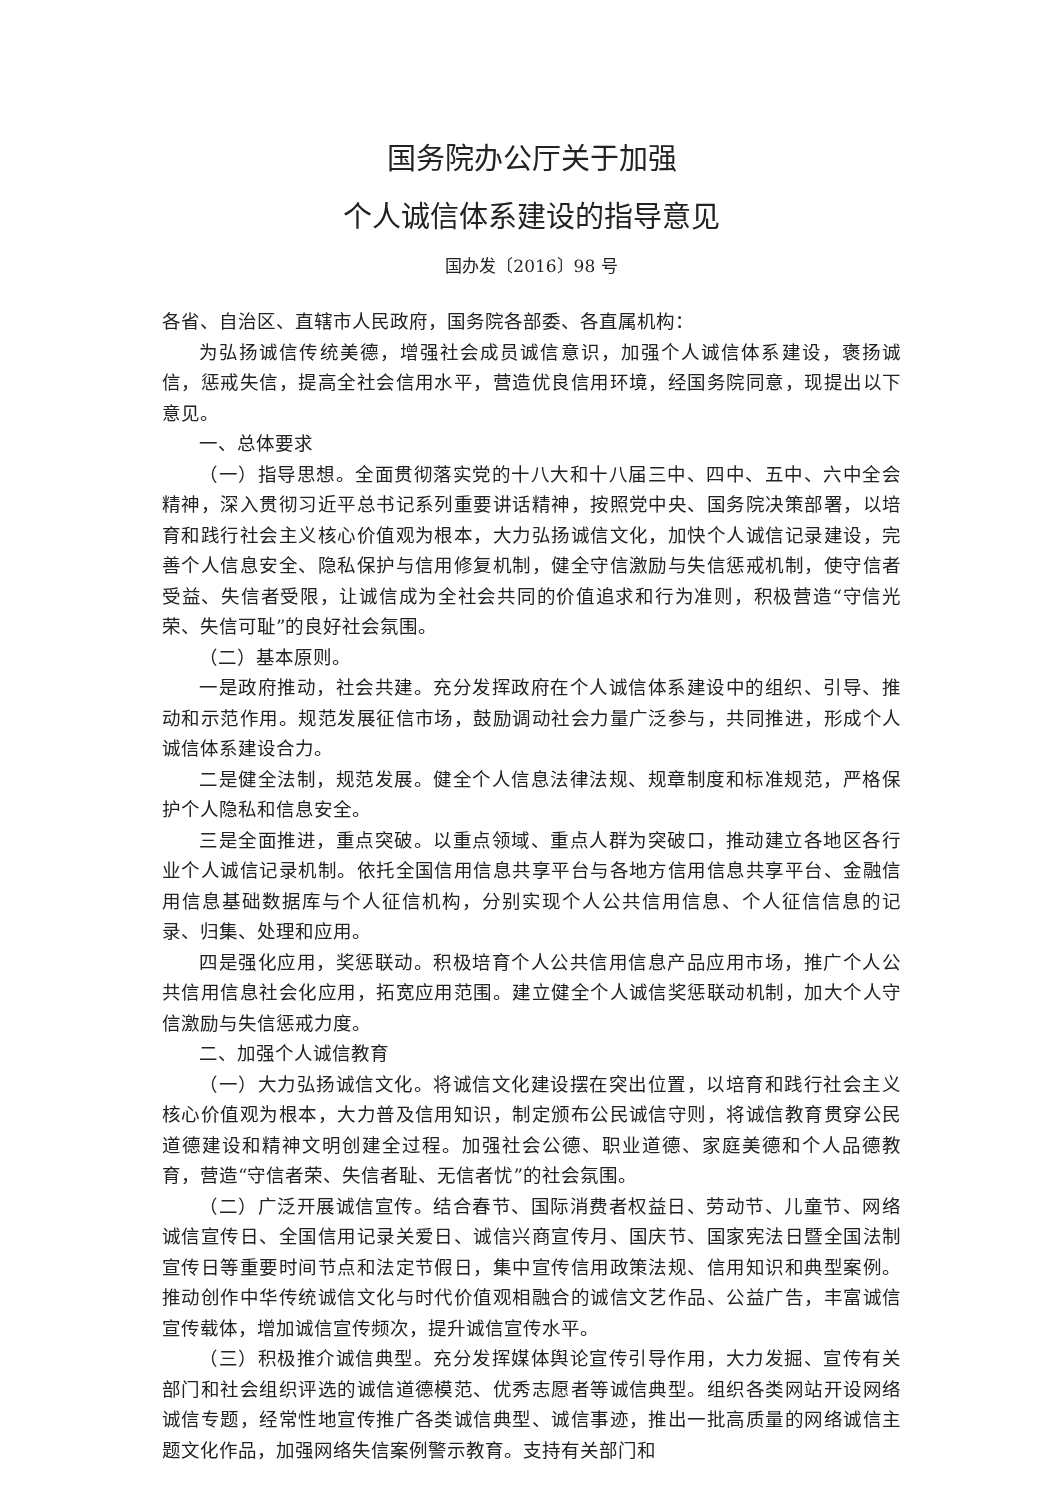国务院办公厅关于加强
个人诚信体系建设的指导意见
国办发〔2016〕98 号
各省、自治区、直辖市人民政府，国务院各部委、各直属机构：
为弘扬诚信传统美德，增强社会成员诚信意识，加强个人诚信体系建设，褒扬诚信，惩戒失信，提高全社会信用水平，营造优良信用环境，经国务院同意，现提出以下意见。
一、总体要求
（一）指导思想。全面贯彻落实党的十八大和十八届三中、四中、五中、六中全会精神，深入贯彻习近平总书记系列重要讲话精神，按照党中央、国务院决策部署，以培育和践行社会主义核心价值观为根本，大力弘扬诚信文化，加快个人诚信记录建设，完善个人信息安全、隐私保护与信用修复机制，健全守信激励与失信惩戒机制，使守信者受益、失信者受限，让诚信成为全社会共同的价值追求和行为准则，积极营造“守信光荣、失信可耻”的良好社会氛围。
（二）基本原则。
一是政府推动，社会共建。充分发挥政府在个人诚信体系建设中的组织、引导、推动和示范作用。规范发展征信市场，鼓励调动社会力量广泛参与，共同推进，形成个人诚信体系建设合力。
二是健全法制，规范发展。健全个人信息法律法规、规章制度和标准规范，严格保护个人隐私和信息安全。
三是全面推进，重点突破。以重点领域、重点人群为突破口，推动建立各地区各行业个人诚信记录机制。依托全国信用信息共享平台与各地方信用信息共享平台、金融信用信息基础数据库与个人征信机构，分别实现个人公共信用信息、个人征信信息的记录、归集、处理和应用。
四是强化应用，奖惩联动。积极培育个人公共信用信息产品应用市场，推广个人公共信用信息社会化应用，拓宽应用范围。建立健全个人诚信奖惩联动机制，加大个人守信激励与失信惩戒力度。
二、加强个人诚信教育
（一）大力弘扬诚信文化。将诚信文化建设摆在突出位置，以培育和践行社会主义核心价值观为根本，大力普及信用知识，制定颁布公民诚信守则，将诚信教育贯穿公民道德建设和精神文明创建全过程。加强社会公德、职业道德、家庭美德和个人品德教育，营造“守信者荣、失信者耻、无信者忧”的社会氛围。
（二）广泛开展诚信宣传。结合春节、国际消费者权益日、劳动节、儿童节、网络诚信宣传日、全国信用记录关爱日、诚信兴商宣传月、国庆节、国家宪法日暨全国法制宣传日等重要时间节点和法定节假日，集中宣传信用政策法规、信用知识和典型案例。推动创作中华传统诚信文化与时代价值观相融合的诚信文艺作品、公益广告，丰富诚信宣传载体，增加诚信宣传频次，提升诚信宣传水平。
（三）积极推介诚信典型。充分发挥媒体舆论宣传引导作用，大力发掘、宣传有关部门和社会组织评选的诚信道德模范、优秀志愿者等诚信典型。组织各类网站开设网络诚信专题，经常性地宣传推广各类诚信典型、诚信事迹，推出一批高质量的网络诚信主题文化作品，加强网络失信案例警示教育。支持有关部门和